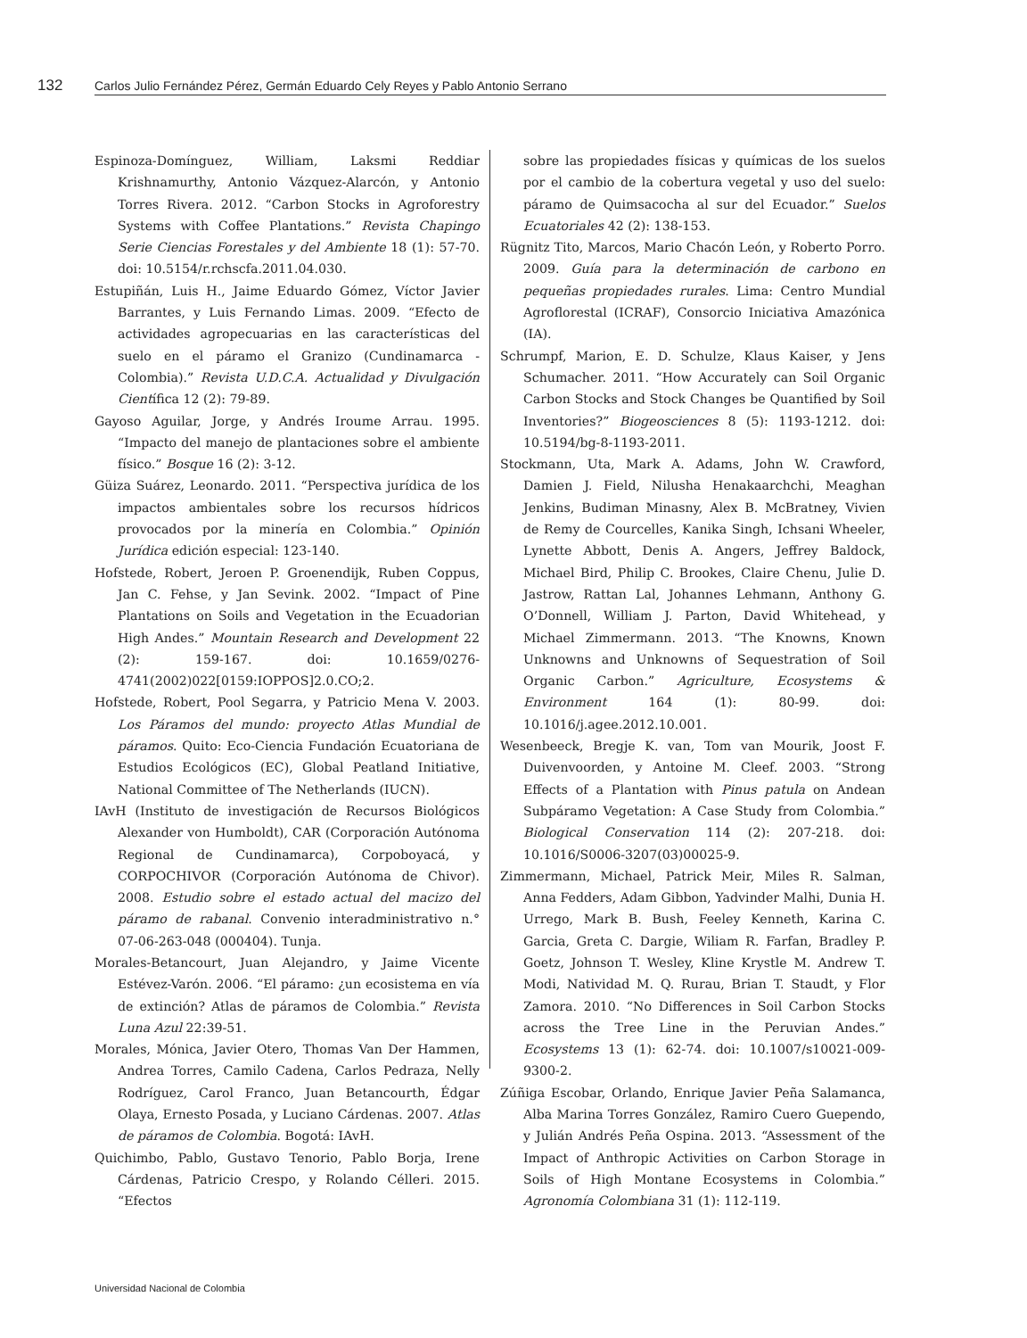132 Carlos Julio Fernández Pérez, Germán Eduardo Cely Reyes y Pablo Antonio Serrano
Espinoza-Domínguez, William, Laksmi Reddiar Krishnamurthy, Antonio Vázquez-Alarcón, y Antonio Torres Rivera. 2012. “Carbon Stocks in Agroforestry Systems with Coffee Plantations.” Revista Chapingo Serie Ciencias Forestales y del Ambiente 18 (1): 57-70. doi: 10.5154/r.rchscfa.2011.04.030.
Estupiñán, Luis H., Jaime Eduardo Gómez, Víctor Javier Barrantes, y Luis Fernando Limas. 2009. “Efecto de actividades agropecuarias en las características del suelo en el páramo el Granizo (Cundinamarca - Colombia).” Revista U.D.C.A. Actualidad y Divulgación Científica 12 (2): 79-89.
Gayoso Aguilar, Jorge, y Andrés Iroume Arrau. 1995. “Impacto del manejo de plantaciones sobre el ambiente físico.” Bosque 16 (2): 3-12.
Güiza Suárez, Leonardo. 2011. “Perspectiva jurídica de los impactos ambientales sobre los recursos hídricos provocados por la minería en Colombia.” Opinión Jurídica edición especial: 123-140.
Hofstede, Robert, Jeroen P. Groenendijk, Ruben Coppus, Jan C. Fehse, y Jan Sevink. 2002. “Impact of Pine Plantations on Soils and Vegetation in the Ecuadorian High Andes.” Mountain Research and Development 22 (2): 159-167. doi: 10.1659/0276-4741(2002)022[0159:IOPPOS]2.0.CO;2.
Hofstede, Robert, Pool Segarra, y Patricio Mena V. 2003. Los Páramos del mundo: proyecto Atlas Mundial de páramos. Quito: Eco-Ciencia Fundación Ecuatoriana de Estudios Ecológicos (EC), Global Peatland Initiative, National Committee of The Netherlands (IUCN).
IAvH (Instituto de investigación de Recursos Biológicos Alexander von Humboldt), CAR (Corporación Autónoma Regional de Cundinamarca), Corpoboyacá, y CORPOCHIVOR (Corporación Autónoma de Chivor). 2008. Estudio sobre el estado actual del macizo del páramo de rabanal. Convenio interadministrativo n.° 07-06-263-048 (000404). Tunja.
Morales-Betancourt, Juan Alejandro, y Jaime Vicente Estévez-Varón. 2006. “El páramo: ¿un ecosistema en vía de extinción? Atlas de páramos de Colombia.” Revista Luna Azul 22:39-51.
Morales, Mónica, Javier Otero, Thomas Van Der Hammen, Andrea Torres, Camilo Cadena, Carlos Pedraza, Nelly Rodríguez, Carol Franco, Juan Betancourth, Édgar Olaya, Ernesto Posada, y Luciano Cárdenas. 2007. Atlas de páramos de Colombia. Bogotá: IAvH.
Quichimbo, Pablo, Gustavo Tenorio, Pablo Borja, Irene Cárdenas, Patricio Crespo, y Rolando Célleri. 2015. “Efectos
sobre las propiedades físicas y químicas de los suelos por el cambio de la cobertura vegetal y uso del suelo: páramo de Quimsacocha al sur del Ecuador.” Suelos Ecuatoriales 42 (2): 138-153.
Rügnitz Tito, Marcos, Mario Chacón León, y Roberto Porro. 2009. Guía para la determinación de carbono en pequeñas propiedades rurales. Lima: Centro Mundial Agroflorestal (ICRAF), Consorcio Iniciativa Amazónica (IA).
Schrumpf, Marion, E. D. Schulze, Klaus Kaiser, y Jens Schumacher. 2011. “How Accurately can Soil Organic Carbon Stocks and Stock Changes be Quantified by Soil Inventories?” Biogeosciences 8 (5): 1193-1212. doi: 10.5194/bg-8-1193-2011.
Stockmann, Uta, Mark A. Adams, John W. Crawford, Damien J. Field, Nilusha Henakaarchchi, Meaghan Jenkins, Budiman Minasny, Alex B. McBratney, Vivien de Remy de Courcelles, Kanika Singh, Ichsani Wheeler, Lynette Abbott, Denis A. Angers, Jeffrey Baldock, Michael Bird, Philip C. Brookes, Claire Chenu, Julie D. Jastrow, Rattan Lal, Johannes Lehmann, Anthony G. O’Donnell, William J. Parton, David Whitehead, y Michael Zimmermann. 2013. “The Knowns, Known Unknowns and Unknowns of Sequestration of Soil Organic Carbon.” Agriculture, Ecosystems & Environment 164 (1): 80-99. doi: 10.1016/j.agee.2012.10.001.
Wesenbeeck, Bregje K. van, Tom van Mourik, Joost F. Duivenvoorden, y Antoine M. Cleef. 2003. “Strong Effects of a Plantation with Pinus patula on Andean Subpáramo Vegetation: A Case Study from Colombia.” Biological Conservation 114 (2): 207-218. doi: 10.1016/S0006-3207(03)00025-9.
Zimmermann, Michael, Patrick Meir, Miles R. Salman, Anna Fedders, Adam Gibbon, Yadvinder Malhi, Dunia H. Urrego, Mark B. Bush, Feeley Kenneth, Karina C. Garcia, Greta C. Dargie, Wiliam R. Farfan, Bradley P. Goetz, Johnson T. Wesley, Kline Krystle M. Andrew T. Modi, Natividad M. Q. Rurau, Brian T. Staudt, y Flor Zamora. 2010. “No Differences in Soil Carbon Stocks across the Tree Line in the Peruvian Andes.” Ecosystems 13 (1): 62-74. doi: 10.1007/s10021-009-9300-2.
Zúñiga Escobar, Orlando, Enrique Javier Peña Salamanca, Alba Marina Torres González, Ramiro Cuero Guependo, y Julián Andrés Peña Ospina. 2013. “Assessment of the Impact of Anthropic Activities on Carbon Storage in Soils of High Montane Ecosystems in Colombia.” Agronomía Colombiana 31 (1): 112-119.
Universidad Nacional de Colombia